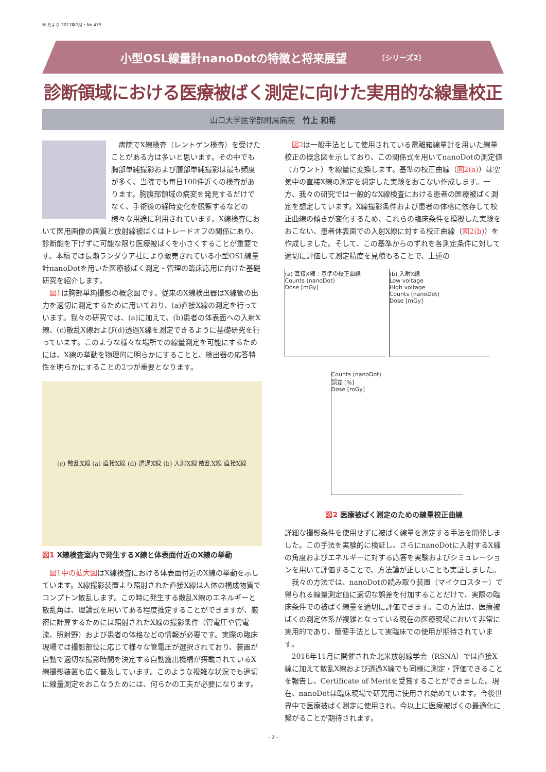NLだより 2017年7月・No.475
小型OSL線量計nanoDotの特徴と将来展望 〔シリーズ2〕
診断領域における医療被ばく測定に向けた実用的な線量校正
山口大学医学部附属病院　竹上 和希
病院でX線検査（レントゲン検査）を受けたことがある方は多いと思います。その中でも胸部単純撮影および腹部単純撮影は最も頻度が多く、当院でも毎日100件近くの検査があります。胸腹部領域の病変を発見するだけでなく、手術後の経時変化を観察するなどの様々な用途に利用されています。X線検査において医用画像の画質と放射線被ばくはトレードオフの関係にあり、診断能を下げずに可能な限り医療被ばくを小さくすることが重要です。本稿では長瀬ランダウア社により販売されている小型OSL線量計nanoDotを用いた医療被ばく測定・管理の臨床応用に向けた基礎研究を紹介します。
図1は胸部単純撮影の概念図です。従来のX線検出器はX線管の出力を適切に測定するために用いており、(a)直接X線の測定を行っています。我々の研究では、(a)に加えて、(b)患者の体表面への入射X線、(c)散乱X線および(d)透過X線を測定できるように基礎研究を行っています。このような様々な場所での線量測定を可能にするためには、X線の挙動を物理的に明らかにすることと、検出器の応答特性を明らかにすることの2つが重要となります。
(c) 散乱X線 (a) 直接X線 (d) 透過X線 (b) 入射X線 散乱X線 直接X線
図1 X線検査室内で発生するX線と体表面付近のX線の挙動
図1中の拡大図はX線検査における体表面付近のX線の挙動を示しています。X線撮影装置より照射された直接X線は人体の構成物質でコンプトン散乱します。この時に発生する散乱X線のエネルギーと散乱角は、理論式を用いてある程度推定することができますが、厳密に計算するためには照射されたX線の撮影条件（管電圧や管電流、照射野）および患者の体格などの情報が必要です。実際の臨床現場では撮影部位に応じて様々な管電圧が選択されており、装置が自動で適切な撮影時間を決定する自動露出機構が搭載されているX線撮影装置も広く普及しています。このような複雑な状況でも適切に線量測定をおこなうためには、何らかの工夫が必要になります。
図2は一般手法として使用されている電離箱線量計を用いた線量校正の概念図を示しており、この関係式を用いてnanoDotの測定値（カウント）を線量に変換します。基準の校正曲線（図2(a)）は空気中の直接X線の測定を想定した実験をおこない作成します。一方、我々の研究では一般的なX線検査における患者の医療被ばく測定を想定しています。X線撮影条件および患者の体格に依存して校正曲線の傾きが変化するため、これらの臨床条件を模擬した実験をおこない、患者体表面での入射X線に対する校正曲線（図2(b)）を作成しました。そして、この基準からのずれを各測定条件に対して適切に評価して測定精度を見積もることで、上述の
(a) 直接X線：基準の校正曲線
Counts (nanoDot)
Dose [mGy]
(b) 入射X線
Low voltage
High voltage
Counts (nanoDot)
Dose [mGy]
Counts (nanoDot)
誤差 [%]
Dose [mGy]
図2 医療被ばく測定のための線量校正曲線
詳細な撮影条件を使用せずに被ばく線量を測定する手法を開発しました。この手法を実験的に検証し、さらにnanoDotに入射するX線の角度およびエネルギーに対する応答を実験およびシミュレーションを用いて評価することで、方法論が正しいことも実証しました。
我々の方法では、nanoDotの読み取り装置（マイクロスター）で得られる線量測定値に適切な誤差を付加することだけで、実際の臨床条件での被ばく線量を適切に評価できます。この方法は、医療被ばくの測定体系が複雑となっている現在の医療現場において非常に実用的であり、簡便手法として実臨床での使用が期待されています。
2016年11月に開催された北米放射線学会（RSNA）では直接X線に加えて散乱X線および透過X線でも同様に測定・評価できることを報告し、Certificate of Meritを受賞することができました。現在、nanoDotは臨床現場で研究用に使用され始めています。今後世界中で医療被ばく測定に使用され、今以上に医療被ばくの最適化に繋がることが期待されます。
- 2 -